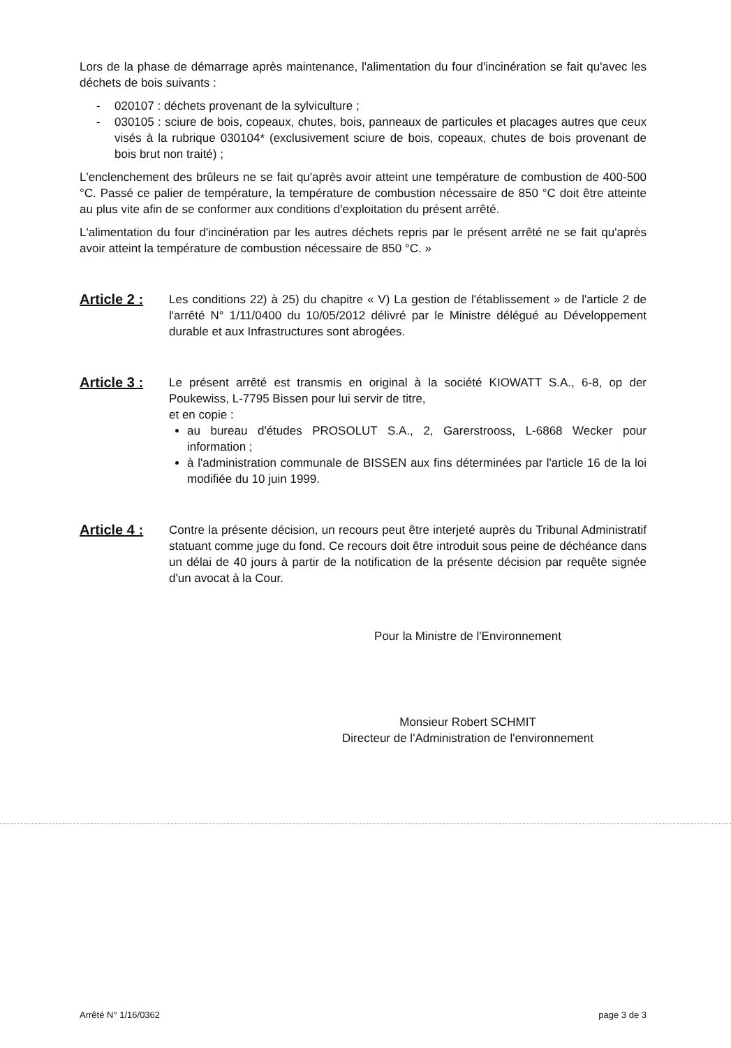Lors de la phase de démarrage après maintenance, l'alimentation du four d'incinération se fait qu'avec les déchets de bois suivants :
- 020107 : déchets provenant de la sylviculture ;
- 030105 : sciure de bois, copeaux, chutes, bois, panneaux de particules et placages autres que ceux visés à la rubrique 030104* (exclusivement sciure de bois, copeaux, chutes de bois provenant de bois brut non traité) ;
L'enclenchement des brûleurs ne se fait qu'après avoir atteint une température de combustion de 400-500 °C. Passé ce palier de température, la température de combustion nécessaire de 850 °C doit être atteinte au plus vite afin de se conformer aux conditions d'exploitation du présent arrêté.
L'alimentation du four d'incinération par les autres déchets repris par le présent arrêté ne se fait qu'après avoir atteint la température de combustion nécessaire de 850 °C. »
Article 2 :
Les conditions 22) à 25) du chapitre « V) La gestion de l'établissement » de l'article 2 de l'arrêté N° 1/11/0400 du 10/05/2012 délivré par le Ministre délégué au Développement durable et aux Infrastructures sont abrogées.
Article 3 :
Le présent arrêté est transmis en original à la société KIOWATT S.A., 6-8, op der Poukewiss, L-7795 Bissen pour lui servir de titre,
et en copie :
au bureau d'études PROSOLUT S.A., 2, Garerstrooss, L-6868 Wecker pour information ;
à l'administration communale de BISSEN aux fins déterminées par l'article 16 de la loi modifiée du 10 juin 1999.
Article 4 :
Contre la présente décision, un recours peut être interjeté auprès du Tribunal Administratif statuant comme juge du fond. Ce recours doit être introduit sous peine de déchéance dans un délai de 40 jours à partir de la notification de la présente décision par requête signée d'un avocat à la Cour.
Pour la Ministre de l'Environnement
Monsieur Robert SCHMIT
Directeur de l'Administration de l'environnement
Arrêté N° 1/16/0362 page 3 de 3